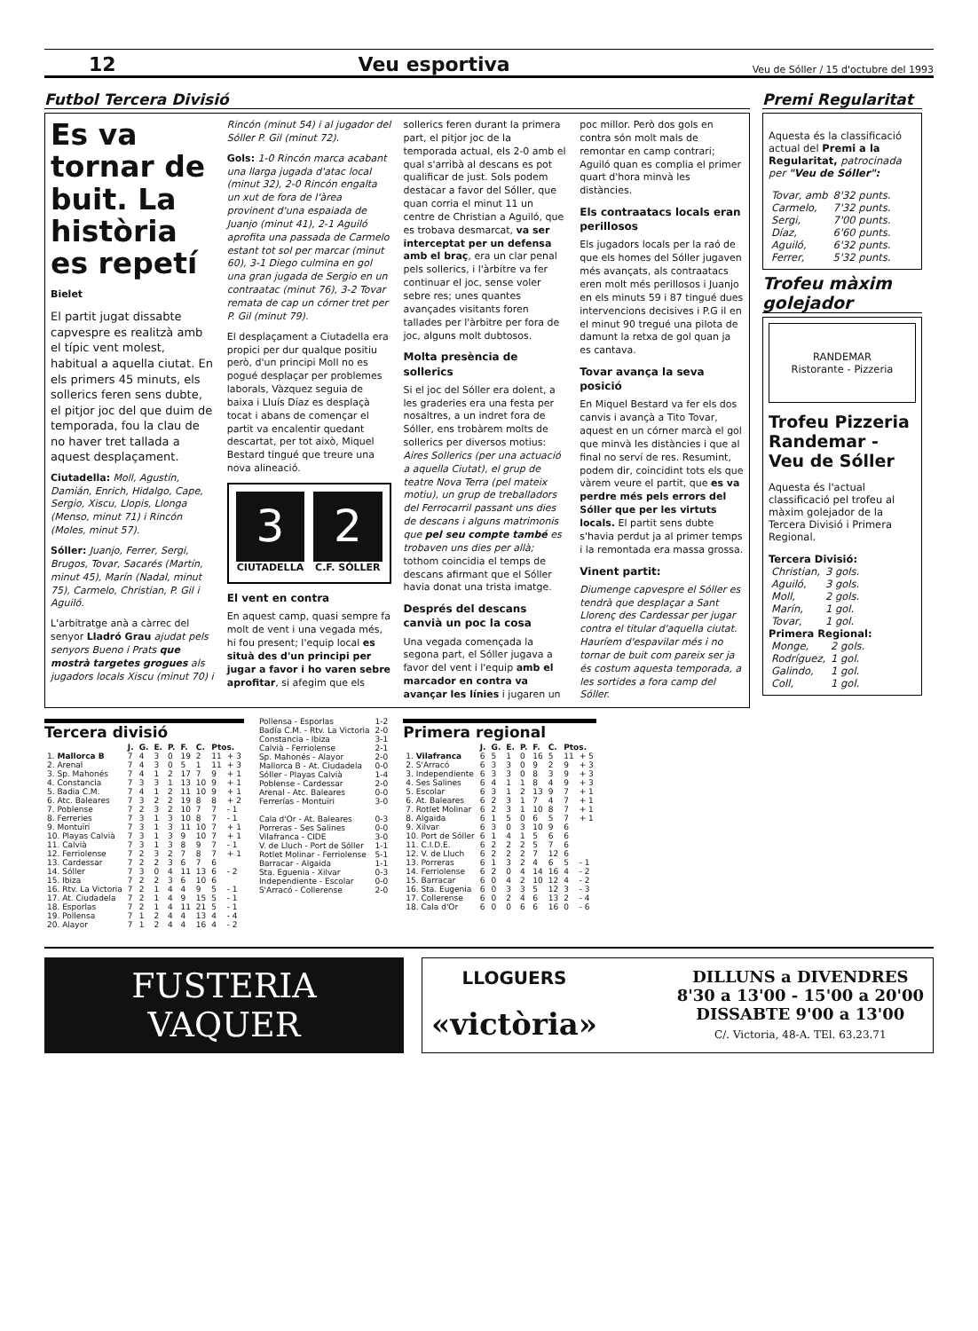12 Veu esportiva Veu de Sóller / 15 d'octubre del 1993
Futbol Tercera Divisió
Es va tornar de buit. La història es repetí
Bielet
El partit jugat dissabte capvespre es realitzà amb el típic vent molest, habitual a aquella ciutat. En els primers 45 minuts, els sollerics feren sens dubte, el pitjor joc del que duim de temporada, fou la clau de no haver tret tallada a aquest desplaçament.
Ciutadella: Moll, Agustín, Damián, Enrich, Hidalgo, Cape, Sergio, Xiscu, Llopis, Llonga (Menso, minut 71) i Rincón (Moles, minut 57).
Sóller: Juanjo, Ferrer, Sergi, Brugos, Tovar, Sacarés (Martín, minut 45), Marín (Nadal, minut 75), Carmelo, Christian, P. Gil i Aguiló.
L'arbitratge anà a càrrec del senyor Lladró Grau ajudat pels senyors Bueno i Prats que mostrà targetes grogues als jugadors locals Xiscu (minut 70) i Rincón (minut 54) i al jugador del Sóller P. Gil (minut 72).
Gols: 1-0 Rincón marca acabant una llarga jugada d'atac local (minut 32), 2-0 Rincón engalta un xut de fora de l'àrea provinent d'una espaiada de Juanjo (minut 41), 2-1 Aguiló aprofita una passada de Carmelo estant tot sol per marcar (minut 60), 3-1 Diego culmina en gol una gran jugada de Sergio en un contraatac (minut 76), 3-2 Tovar remata de cap un córner tret per P. Gil (minut 79).
El desplaçament a Ciutadella era propici per dur qualque positiu però, d'un principi Moll no es pogué desplaçar per problemes laborals, Vàzquez seguia de baixa i Lluís Díaz es desplaçà tocat i abans de començar el partit va encalentir quedant descartat, per tot això, Miquel Bestard tingué que treure una nova alineació.
3
CIUTADELLA
2
C.F. SÓLLER
El vent en contra
En aquest camp, quasi sempre fa molt de vent i una vegada més, hi fou present; l'equip local es situà des d'un principi per jugar a favor i ho varen sebre aprofitar, si afegim que els sollerics feren durant la primera part, el pitjor joc de la temporada actual, els 2-0 amb el qual s'arribà al descans es pot qualificar de just. Sols podem destacar a favor del Sóller, que quan corria el minut 11 un centre de Christian a Aguiló, que es trobava desmarcat, va ser interceptat per un defensa amb el braç, era un clar penal pels sollerics, i l'àrbitre va fer continuar el joc, sense voler sebre res; unes quantes avançades visitants foren tallades per l'àrbitre per fora de joc, alguns molt dubtosos.
Molta presència de sollerics
Si el joc del Sóller era dolent, a les graderies era una festa per nosaltres, a un indret fora de Sóller, ens trobàrem molts de sollerics per diversos motius: Aires Sollerics (per una actuació a aquella Ciutat), el grup de teatre Nova Terra (pel mateix motiu), un grup de treballadors del Ferrocarril passant uns dies de descans i alguns matrimonis que pel seu compte també es trobaven uns dies per allà; tothom coincidia el temps de descans afirmant que el Sóller havia donat una trista imatge.
Després del descans canvià un poc la cosa
Una vegada començada la segona part, el Sóller jugava a favor del vent i l'equip amb el marcador en contra va avançar les línies i jugaren un poc millor. Però dos gols en contra són molt mals de remontar en camp contrari; Aguiló quan es complia el primer quart d'hora minvà les distàncies.
Els contraatacs locals eran perillosos
Els jugadors locals per la raó de que els homes del Sóller jugaven més avançats, als contraatacs eren molt més perillosos i Juanjo en els minuts 59 i 87 tingué dues intervencions decisives i P.G il en el minut 90 tregué una pilota de damunt la retxa de gol quan ja es cantava.
Tovar avança la seva posició
En Miquel Bestard va fer els dos canvis i avançà a Tito Tovar, aquest en un córner marcà el gol que minvà les distàncies i que al final no serví de res. Resumint, podem dir, coincidint tots els que vàrem veure el partit, que es va perdre més pels errors del Sóller que per les virtuts locals. El partit sens dubte s'havia perdut ja al primer temps i la remontada era massa grossa.
Vinent partit:
Diumenge capvespre el Sóller es tendrà que desplaçar a Sant Llorenç des Cardessar per jugar contra el titular d'aquella ciutat. Hauríem d'espavilar més i no tornar de buit com pareix ser ja és costum aquesta temporada, a les sortides a fora camp del Sóller.
Premi Regularitat
Aquesta és la classificació actual del Premi a la Regularitat, patrocinada per "Veu de Sóller":
| Tovar, amb | 8'32 punts. |
| Carmelo, | 7'32 punts. |
| Sergi, | 7'00 punts. |
| Díaz, | 6'60 punts. |
| Aguiló, | 6'32 punts. |
| Ferrer, | 5'32 punts. |
Trofeu màxim golejador
RANDEMAR
Ristorante - Pizzeria
Trofeu Pizzeria Randemar - Veu de Sóller
Aquesta és l'actual classificació pel trofeu al màxim golejador de la Tercera Divisió i Primera Regional.
Tercera Divisió:
| Christian, | 3 gols. |
| Aguiló, | 3 gols. |
| Moll, | 2 gols. |
| Marín, | 1 gol. |
| Tovar, | 1 gol. |
Primera Regional:
| Monge, | 2 gols. |
| Rodríguez, | 1 gol. |
| Galindo, | 1 gol. |
| Coll, | 1 gol. |
Tercera divisió
| | J. | G. | E. | P. | F. | C. | Ptos. | |
| --- | --- | --- | --- | --- | --- | --- | --- | --- |
| 1. Mallorca B | 7 | 4 | 3 | 0 | 19 | 2 | 11 | + 3 |
| 2. Arenal | 7 | 4 | 3 | 0 | 5 | 1 | 11 | + 3 |
| 3. Sp. Mahonés | 7 | 4 | 1 | 2 | 17 | 7 | 9 | + 1 |
| 4. Constancia | 7 | 3 | 3 | 1 | 13 | 10 | 9 | + 1 |
| 5. Badia C.M. | 7 | 4 | 1 | 2 | 11 | 10 | 9 | + 1 |
| 6. Atc. Baleares | 7 | 3 | 2 | 2 | 19 | 8 | 8 | + 2 |
| 7. Poblense | 7 | 2 | 3 | 2 | 10 | 7 | 7 | - 1 |
| 8. Ferreries | 7 | 3 | 1 | 3 | 10 | 8 | 7 | - 1 |
| 9. Montuïri | 7 | 3 | 1 | 3 | 11 | 10 | 7 | + 1 |
| 10. Playas Calvià | 7 | 3 | 1 | 3 | 9 | 10 | 7 | + 1 |
| 11. Calvià | 7 | 3 | 1 | 3 | 8 | 9 | 7 | - 1 |
| 12. Ferriolense | 7 | 2 | 3 | 2 | 7 | 8 | 7 | + 1 |
| 13. Cardessar | 7 | 2 | 2 | 3 | 6 | 7 | 6 | |
| 14. Sóller | 7 | 3 | 0 | 4 | 11 | 13 | 6 | - 2 |
| 15. Ibiza | 7 | 2 | 2 | 3 | 6 | 10 | 6 | |
| 16. Rtv. La Victoria | 7 | 2 | 1 | 4 | 4 | 9 | 5 | - 1 |
| 17. At. Ciudadela | 7 | 2 | 1 | 4 | 9 | 15 | 5 | - 1 |
| 18. Esporlas | 7 | 2 | 1 | 4 | 11 | 21 | 5 | - 1 |
| 19. Pollensa | 7 | 1 | 2 | 4 | 4 | 13 | 4 | - 4 |
| 20. Alayor | 7 | 1 | 2 | 4 | 4 | 16 | 4 | - 2 |
| Pollensa - Esporlas | 1-2 |
| Badía C.M. - Rtv. La Victoria | 2-0 |
| Constancia - Ibiza | 3-1 |
| Calvià - Ferriolense | 2-1 |
| Sp. Mahonés - Alayor | 2-0 |
| Mallorca B - At. Ciudadela | 0-0 |
| Sóller - Playas Calvià | 1-4 |
| Poblense - Cardessar | 2-0 |
| Arenal - Atc. Baleares | 0-0 |
| Ferrerías - Montuïri | 3-0 |
| Cala d'Or - At. Baleares | 0-3 |
| Porreras - Ses Salines | 0-0 |
| Vilafranca - CIDE | 3-0 |
| V. de Lluch - Port de Sóller | 1-1 |
| Rotlet Molinar - Ferriolense | 5-1 |
| Barracar - Algaida | 1-1 |
| Sta. Eguenia - Xilvar | 0-3 |
| Independiente - Escolar | 0-0 |
| S'Arracó - Collerense | 2-0 |
Primera regional
| | J. | G. | E. | P. | F. | C. | Ptos. | |
| --- | --- | --- | --- | --- | --- | --- | --- | --- |
| 1. Vilafranca | 6 | 5 | 1 | 0 | 16 | 5 | 11 | + 5 |
| 2. S'Arracó | 6 | 3 | 3 | 0 | 9 | 2 | 9 | + 3 |
| 3. Independiente | 6 | 3 | 3 | 0 | 8 | 3 | 9 | + 3 |
| 4. Ses Salines | 6 | 4 | 1 | 1 | 8 | 4 | 9 | + 3 |
| 5. Escolar | 6 | 3 | 1 | 2 | 13 | 9 | 7 | + 1 |
| 6. At. Baleares | 6 | 2 | 3 | 1 | 7 | 4 | 7 | + 1 |
| 7. Rotlet Molinar | 6 | 2 | 3 | 1 | 10 | 8 | 7 | + 1 |
| 8. Algaida | 6 | 1 | 5 | 0 | 6 | 5 | 7 | + 1 |
| 9. Xilvar | 6 | 3 | 0 | 3 | 10 | 9 | 6 | |
| 10. Port de Sóller | 6 | 1 | 4 | 1 | 5 | 6 | 6 | |
| 11. C.I.D.E. | 6 | 2 | 2 | 2 | 5 | 7 | 6 | |
| 12. V. de Lluch | 6 | 2 | 2 | 2 | 7 | 12 | 6 | |
| 13. Porreras | 6 | 1 | 3 | 2 | 4 | 6 | 5 | - 1 |
| 14. Ferriolense | 6 | 2 | 0 | 4 | 14 | 16 | 4 | - 2 |
| 15. Barracar | 6 | 0 | 4 | 2 | 10 | 12 | 4 | - 2 |
| 16. Sta. Eugenia | 6 | 0 | 3 | 3 | 5 | 12 | 3 | - 3 |
| 17. Collerense | 6 | 0 | 2 | 4 | 6 | 13 | 2 | - 4 |
| 18. Cala d'Or | 6 | 0 | 0 | 6 | 6 | 16 | 0 | - 6 |
FUSTERIA
VAQUER
LLOGUERS
«victòria»
DILLUNS a DIVENDRES
8'30 a 13'00 - 15'00 a 20'00
DISSABTE 9'00 a 13'00
C/. Victoria, 48-A. TEl. 63.23.71